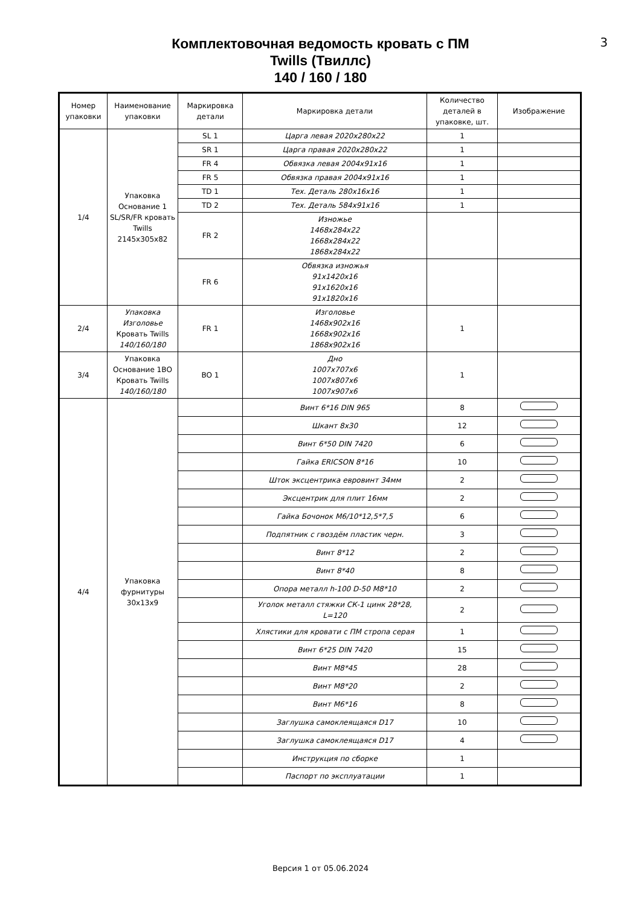3
Комплектовочная ведомость кровать с ПМ
Twills (Твиллс)
140 / 160 / 180
| Номер упаковки | Наименование упаковки | Маркировка детали | Маркировка детали | Количество деталей в упаковке, шт. | Изображение |
| --- | --- | --- | --- | --- | --- |
| 1/4 | Упаковка Основание 1 SL/SR/FR кровать Twills 2145х305х82 | SL 1 | Царга левая 2020х280х22 | 1 | |
| | | SR 1 | Царга правая 2020х280х22 | 1 | |
| | | FR 4 | Обвязка левая 2004х91х16 | 1 | |
| | | FR 5 | Обвязка правая 2004х91х16 | 1 | |
| | | TD 1 | Тех. Деталь 280х16х16 | 1 | |
| | | TD 2 | Тех. Деталь 584х91х16 | 1 | |
| | | FR 2 | Изножье 1468х284х22 1668х284х22 1868х284х22 | | |
| | | FR 6 | Обвязка изножья 91х1420х16 91х1620х16 91х1820х16 | | |
| 2/4 | Упаковка Изголовье Кровать Twills 140/160/180 | FR 1 | Изголовье 1468х902х16 1668х902х16 1868х902х16 | 1 | |
| 3/4 | Упаковка Основание 1ВО Кровать Twills 140/160/180 | BO 1 | Дно 1007х707х6 1007х807х6 1007х907х6 | 1 | |
| 4/4 | Упаковка фурнитуры 30х13х9 | | Винт 6*16 DIN 965 | 8 | |
| | | | Шкант 8х30 | 12 | |
| | | | Винт 6*50 DIN 7420 | 6 | |
| | | | Гайка ERICSON 8*16 | 10 | |
| | | | Шток эксцентрика евровинт 34мм | 2 | |
| | | | Эксцентрик для плит 16мм | 2 | |
| | | | Гайка Бочонок М6/10*12,5*7,5 | 6 | |
| | | | Подпятник с гвоздём пластик черн. | 3 | |
| | | | Винт 8*12 | 2 | |
| | | | Винт 8*40 | 8 | |
| | | | Опора металл h-100 D-50 M8*10 | 2 | |
| | | | Уголок металл стяжки СК-1 цинк 28*28, L=120 | 2 | |
| | | | Хлястики для кровати с ПМ стропа серая | 1 | |
| | | | Винт 6*25 DIN 7420 | 15 | |
| | | | Винт М8*45 | 28 | |
| | | | Винт М8*20 | 2 | |
| | | | Винт М6*16 | 8 | |
| | | | Заглушка самоклеящаяся D17 | 10 | |
| | | | Заглушка самоклеящаяся D17 | 4 | |
| | | | Инструкция по сборке | 1 | |
| | | | Паспорт по эксплуатации | 1 | |
Версия 1 от 05.06.2024